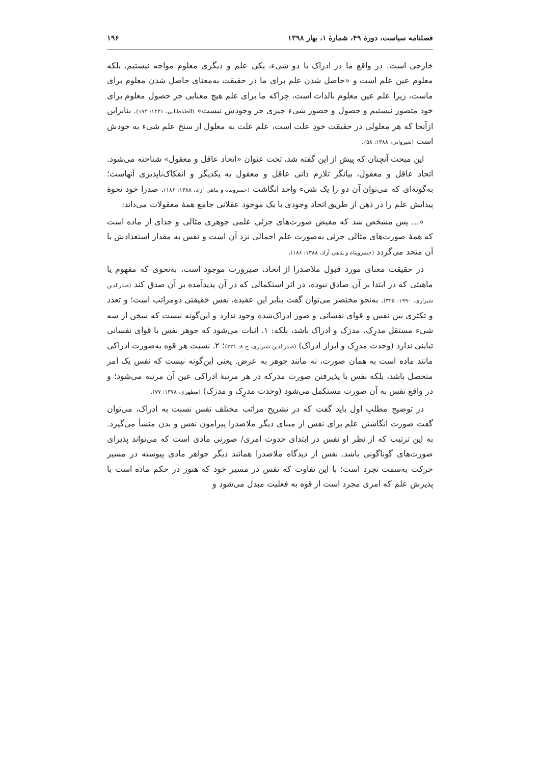فصلنامه سیاست، دورهٔ ۴۹، شمارهٔ ۱، بهار ۱۳۹۸ ۱۹۶
خارجی است. در واقع ما در ادراک با دو شیء، یکی علم و دیگری معلوم مواجه نیستیم، بلکه معلوم عین علم است و «حاصل شدن علم برای ما در حقیقت به‌معنای حاصل شدن معلوم برای ماست، زیرا علم عین معلوم بالذات است، چراکه ما برای علم هیچ معنایی جز حصول معلوم برای خود متصور نیستیم و حصول و حضور شیء چیزی جز وجودش نیست» (الطباطبایی، ۱۴۳۱: ۱۷۴). بنابراین ازآنجا که هر معلولی در حقیقت خودِ علت است، علم علت به معلول از سنخ علم شیء به خودش است (شیروانی، ۱۳۸۸: ۵۸).
این مبحث آنچنان که پیش از این گفته شد، تحت عنوان «اتحاد عاقل و معقول» شناخته می‌شود. اتحاد عاقل و معقول، بیانگر تلازم ذاتی عاقل و معقول به یکدیگر و انفکاک‌ناپذیری آنهاست؛ به‌گونه‌ای که می‌توان آن دو را یک شیء واحد انگاشت (خسروپناه و پناهی آزاد، ۱۳۸۸: ۱۸۶). صدرا خود نحوهٔ پیدایش علم را در ذهن از طریق اتحاد وجودی با یک موجود عقلانی جامع همهٔ معقولات می‌داند:
«... پس مشخص شد که مفیض صورت‌های جزئی علمی جوهری مثالی و جدای از ماده است که همهٔ صورت‌های مثالی جزئی به‌صورت علم اجمالی نزد آن است و نفس به مقدار استعدادش با آن متحد می‌گردد (خسروپناه و پناهی آزاد، ۱۳۸۸: ۱۸۶).
در حقیقت معنای مورد قبول ملاصدرا از اتحاد، صیرورت موجود است، به‌نحوی که مفهوم یا ماهیتی که در ابتدا بر آن صادق نبوده، در اثر استکمالی که در آن پدیدآمده بر آن صدق کند (صدرالدین شیرازی، ۱۹۹۰: ۳۲۵). به‌نحو مختصر می‌توان گفت بنابر این عقیده، نفس حقیقتی ذومراتب است؛ و تعدد و تکثری بین نفس و قوای نفسانی و صور ادراک‌شده وجود ندارد و این‌گونه نیست که سخن از سه شیء مستقل مدرِک، مدرَک و ادراک باشد، بلکه: ۱. اثبات می‌شود که جوهر نفس با قوای نفسانی تباینی ندارد (وحدت مدرِک و ابزار ادراک) (صدرالدین شیرازی، ج ۸: ۲۲۱)؛ ۲. نسبت هر قوه به‌صورت ادراکی مانند ماده است به همان صورت، نه مانند جوهر به عرض. یعنی این‌گونه نیست که نفس یک امر متحصل باشد، بلکه نفس با پذیرفتن صورت مدرکه در هر مرتبهٔ ادراکی عین آن مرتبه می‌شود؛ و در واقع نفس به آن صورت مستکمل می‌شود (وحدت مدرِک و مدرَک) (مطهری، ۱۳۷۸: ۷۷).
در توضیح مطلبِ اول باید گفت که در تشریح مراتب مختلف نفس نسبت به ادراک، می‌توان گفت صورت انگاشتن علم برای نفس از مبنای دیگر ملاصدرا پیرامون نفس و بدن منشأ می‌گیرد. به این ترتیب که از نظر او نفس در ابتدای حدوث امری/ صورتی مادی است که می‌تواند پذیرای صورت‌های گوناگونی باشد. نفس از دیدگاه ملاصدرا همانند دیگر جواهر مادی پیوسته در مسیر حرکت به‌سمت تجرد است؛ با این تفاوت که نفس در مسیر خود که هنوز در حکم ماده است با پذیرش علم که امری مجرد است از قوه به فعلیت مبدل می‌شود و